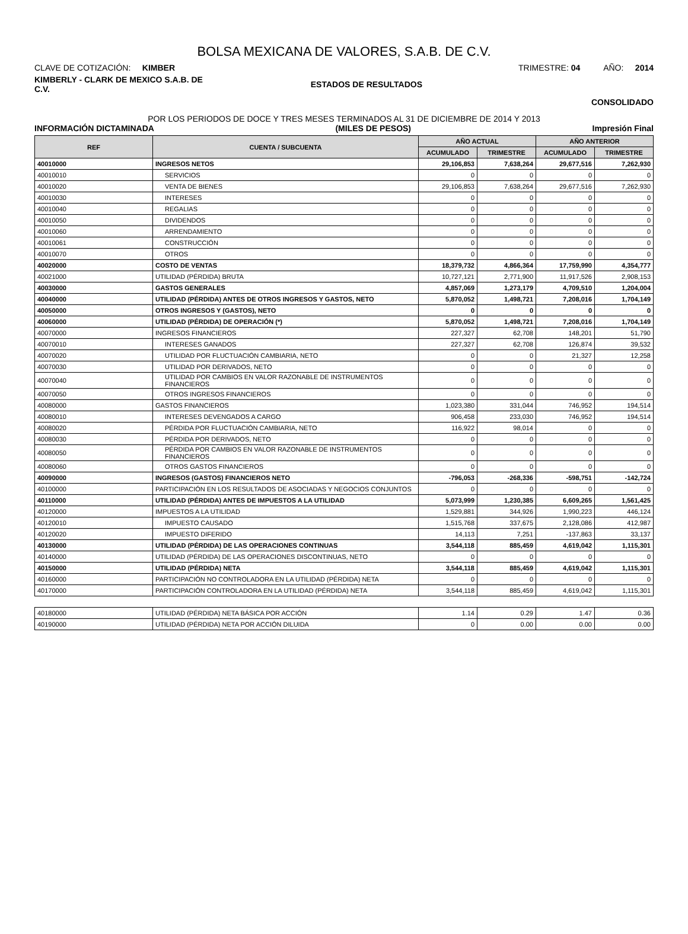BOLSA MEXICANA DE VALORES, S.A.B. DE C.V.
CLAVE DE COTIZACIÓN: KIMBER
TRIMESTRE: 04 AÑO: 2014
KIMBERLY - CLARK DE MEXICO S.A.B. DE C.V.
ESTADOS DE RESULTADOS
CONSOLIDADO
POR LOS PERIODOS DE DOCE Y TRES MESES TERMINADOS AL 31 DE DICIEMBRE DE 2014 Y 2013
INFORMACIÓN DICTAMINADA (MILES DE PESOS) Impresión Final
| REF | CUENTA / SUBCUENTA | AÑO ACTUAL | | AÑO ANTERIOR | |
| --- | --- | --- | --- | --- | --- |
| | | ACUMULADO | TRIMESTRE | ACUMULADO | TRIMESTRE |
| 40010000 | INGRESOS NETOS | 29,106,853 | 7,638,264 | 29,677,516 | 7,262,930 |
| 40010010 | SERVICIOS | 0 | 0 | 0 | 0 |
| 40010020 | VENTA DE BIENES | 29,106,853 | 7,638,264 | 29,677,516 | 7,262,930 |
| 40010030 | INTERESES | 0 | 0 | 0 | 0 |
| 40010040 | REGALIAS | 0 | 0 | 0 | 0 |
| 40010050 | DIVIDENDOS | 0 | 0 | 0 | 0 |
| 40010060 | ARRENDAMIENTO | 0 | 0 | 0 | 0 |
| 40010061 | CONSTRUCCIÓN | 0 | 0 | 0 | 0 |
| 40010070 | OTROS | 0 | 0 | 0 | 0 |
| 40020000 | COSTO DE VENTAS | 18,379,732 | 4,866,364 | 17,759,990 | 4,354,777 |
| 40021000 | UTILIDAD (PÉRDIDA) BRUTA | 10,727,121 | 2,771,900 | 11,917,526 | 2,908,153 |
| 40030000 | GASTOS GENERALES | 4,857,069 | 1,273,179 | 4,709,510 | 1,204,004 |
| 40040000 | UTILIDAD (PÉRDIDA) ANTES DE OTROS INGRESOS Y GASTOS, NETO | 5,870,052 | 1,498,721 | 7,208,016 | 1,704,149 |
| 40050000 | OTROS INGRESOS Y (GASTOS), NETO | 0 | 0 | 0 | 0 |
| 40060000 | UTILIDAD (PÉRDIDA) DE OPERACIÓN (*) | 5,870,052 | 1,498,721 | 7,208,016 | 1,704,149 |
| 40070000 | INGRESOS FINANCIEROS | 227,327 | 62,708 | 148,201 | 51,790 |
| 40070010 | INTERESES GANADOS | 227,327 | 62,708 | 126,874 | 39,532 |
| 40070020 | UTILIDAD POR FLUCTUACIÓN CAMBIARIA, NETO | 0 | 0 | 21,327 | 12,258 |
| 40070030 | UTILIDAD POR DERIVADOS, NETO | 0 | 0 | 0 | 0 |
| 40070040 | UTILIDAD POR CAMBIOS EN VALOR RAZONABLE DE INSTRUMENTOS FINANCIEROS | 0 | 0 | 0 | 0 |
| 40070050 | OTROS INGRESOS FINANCIEROS | 0 | 0 | 0 | 0 |
| 40080000 | GASTOS FINANCIEROS | 1,023,380 | 331,044 | 746,952 | 194,514 |
| 40080010 | INTERESES DEVENGADOS A CARGO | 906,458 | 233,030 | 746,952 | 194,514 |
| 40080020 | PÉRDIDA POR FLUCTUACIÓN CAMBIARIA, NETO | 116,922 | 98,014 | 0 | 0 |
| 40080030 | PÉRDIDA POR DERIVADOS, NETO | 0 | 0 | 0 | 0 |
| 40080050 | PÉRDIDA POR CAMBIOS EN VALOR RAZONABLE DE INSTRUMENTOS FINANCIEROS | 0 | 0 | 0 | 0 |
| 40080060 | OTROS GASTOS FINANCIEROS | 0 | 0 | 0 | 0 |
| 40090000 | INGRESOS (GASTOS) FINANCIEROS NETO | -796,053 | -268,336 | -598,751 | -142,724 |
| 40100000 | PARTICIPACIÓN EN LOS RESULTADOS DE ASOCIADAS Y NEGOCIOS CONJUNTOS | 0 | 0 | 0 | 0 |
| 40110000 | UTILIDAD (PÉRDIDA) ANTES DE IMPUESTOS A LA UTILIDAD | 5,073,999 | 1,230,385 | 6,609,265 | 1,561,425 |
| 40120000 | IMPUESTOS A LA UTILIDAD | 1,529,881 | 344,926 | 1,990,223 | 446,124 |
| 40120010 | IMPUESTO CAUSADO | 1,515,768 | 337,675 | 2,128,086 | 412,987 |
| 40120020 | IMPUESTO DIFERIDO | 14,113 | 7,251 | -137,863 | 33,137 |
| 40130000 | UTILIDAD (PÉRDIDA) DE LAS OPERACIONES CONTINUAS | 3,544,118 | 885,459 | 4,619,042 | 1,115,301 |
| 40140000 | UTILIDAD (PÉRDIDA) DE LAS OPERACIONES DISCONTINUAS, NETO | 0 | 0 | 0 | 0 |
| 40150000 | UTILIDAD (PÉRDIDA) NETA | 3,544,118 | 885,459 | 4,619,042 | 1,115,301 |
| 40160000 | PARTICIPACIÓN NO CONTROLADORA EN LA UTILIDAD (PÉRDIDA) NETA | 0 | 0 | 0 | 0 |
| 40170000 | PARTICIPACIÓN CONTROLADORA EN LA UTILIDAD (PÉRDIDA) NETA | 3,544,118 | 885,459 | 4,619,042 | 1,115,301 |
| 40180000 | UTILIDAD (PÉRDIDA) NETA BÁSICA POR ACCIÓN | 1.14 | 0.29 | 1.47 | 0.36 |
| 40190000 | UTILIDAD (PÉRDIDA) NETA POR ACCIÓN DILUIDA | 0 | 0.00 | 0.00 | 0.00 |